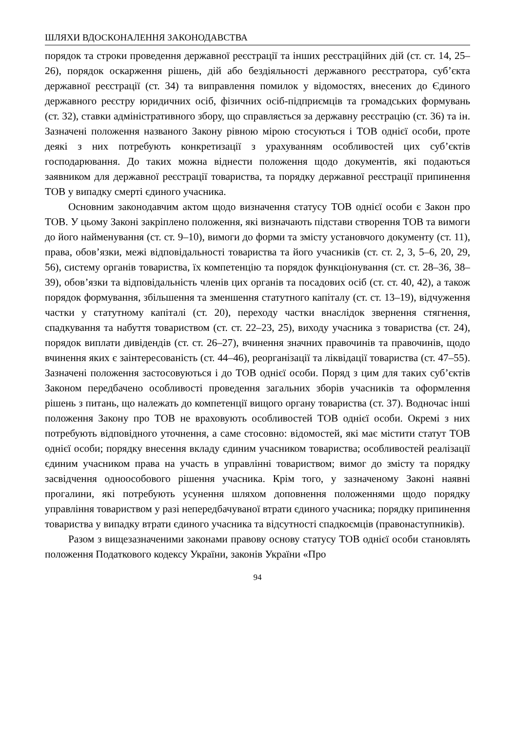ШЛЯХИ ВДОСКОНАЛЕННЯ ЗАКОНОДАВСТВА
порядок та строки проведення державної реєстрації та інших реєстраційних дій (ст. ст. 14, 25–26), порядок оскарження рішень, дій або бездіяльності державного реєстратора, суб’єкта державної реєстрації (ст. 34) та виправлення помилок у відомостях, внесених до Єдиного державного реєстру юридичних осіб, фізичних осіб-підприємців та громадських формувань (ст. 32), ставки адміністративного збору, що справляється за державну реєстрацію (ст. 36) та ін. Зазначені положення названого Закону рівною мірою стосуються і ТОВ однієї особи, проте деякі з них потребують конкретизації з урахуванням особливостей цих суб’єктів господарювання. До таких можна віднести положення щодо документів, які подаються заявником для державної реєстрації товариства, та порядку державної реєстрації припинення ТОВ у випадку смерті єдиного учасника.
Основним законодавчим актом щодо визначення статусу ТОВ однієї особи є Закон про ТОВ. У цьому Законі закріплено положення, які визначають підстави створення ТОВ та вимоги до його найменування (ст. ст. 9–10), вимоги до форми та змісту установчого документу (ст. 11), права, обов’язки, межі відповідальності товариства та його учасників (ст. ст. 2, 3, 5–6, 20, 29, 56), систему органів товариства, їх компетенцію та порядок функціонування (ст. ст. 28–36, 38–39), обов’язки та відповідальність членів цих органів та посадових осіб (ст. ст. 40, 42), а також порядок формування, збільшення та зменшення статутного капіталу (ст. ст. 13–19), відчуження частки у статутному капіталі (ст. 20), переходу частки внаслідок звернення стягнення, спадкування та набуття товариством (ст. ст. 22–23, 25), виходу учасника з товариства (ст. 24), порядок виплати дивідендів (ст. ст. 26–27), вчинення значних правочинів та правочинів, щодо вчинення яких є заінтересованість (ст. 44–46), реорганізації та ліквідації товариства (ст. 47–55). Зазначені положення застосовуються і до ТОВ однієї особи. Поряд з цим для таких суб’єктів Законом передбачено особливості проведення загальних зборів учасників та оформлення рішень з питань, що належать до компетенції вищого органу товариства (ст. 37). Водночас інші положення Закону про ТОВ не враховують особливостей ТОВ однієї особи. Окремі з них потребують відповідного уточнення, а саме стосовно: відомостей, які має містити статут ТОВ однієї особи; порядку внесення вкладу єдиним учасником товариства; особливостей реалізації єдиним учасником права на участь в управлінні товариством; вимог до змісту та порядку засвідчення одноособового рішення учасника. Крім того, у зазначеному Законі наявні прогалини, які потребують усунення шляхом доповнення положеннями щодо порядку управління товариством у разі непередбачуваної втрати єдиного учасника; порядку припинення товариства у випадку втрати єдиного учасника та відсутності спадкоємців (правонаступників).
Разом з вищезазначеними законами правову основу статусу ТОВ однієї особи становлять положення Податкового кодексу України, законів України «Про
94